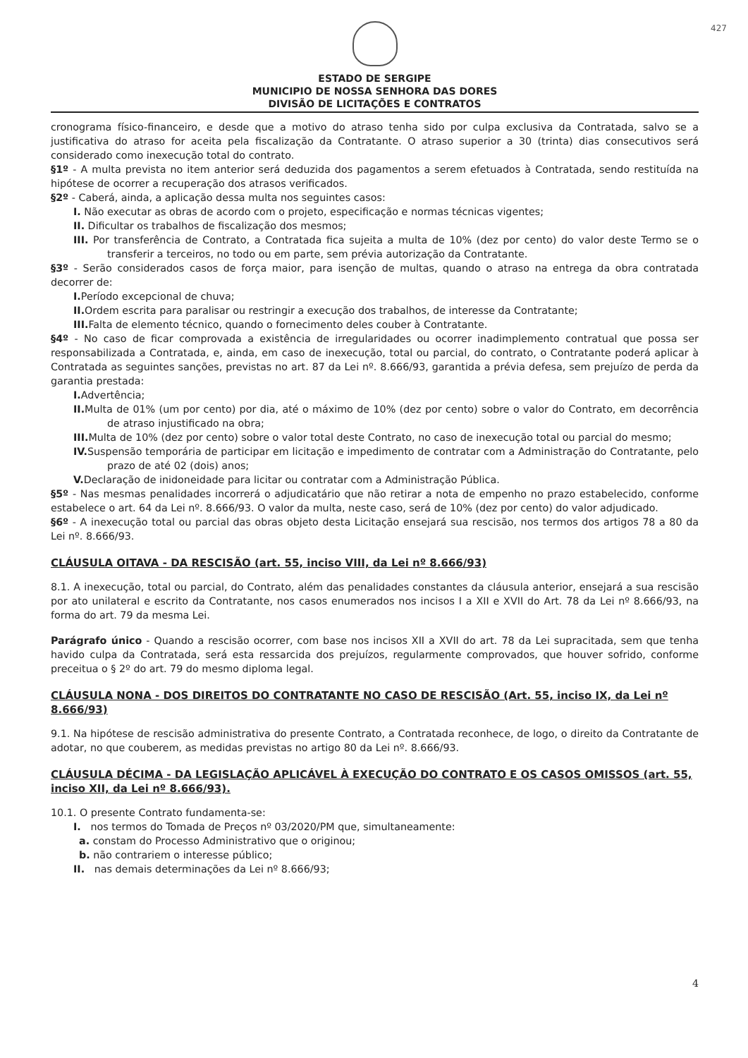427
ESTADO DE SERGIPE
MUNICIPIO DE NOSSA SENHORA DAS DORES
DIVISÃO DE LICITAÇÕES E CONTRATOS
cronograma físico-financeiro, e desde que a motivo do atraso tenha sido por culpa exclusiva da Contratada, salvo se a justificativa do atraso for aceita pela fiscalização da Contratante. O atraso superior a 30 (trinta) dias consecutivos será considerado como inexecução total do contrato.
§1º - A multa prevista no item anterior será deduzida dos pagamentos a serem efetuados à Contratada, sendo restituída na hipótese de ocorrer a recuperação dos atrasos verificados.
§2º - Caberá, ainda, a aplicação dessa multa nos seguintes casos:
I. Não executar as obras de acordo com o projeto, especificação e normas técnicas vigentes;
II. Dificultar os trabalhos de fiscalização dos mesmos;
III. Por transferência de Contrato, a Contratada fica sujeita a multa de 10% (dez por cento) do valor deste Termo se o transferir a terceiros, no todo ou em parte, sem prévia autorização da Contratante.
§3º - Serão considerados casos de força maior, para isenção de multas, quando o atraso na entrega da obra contratada decorrer de:
I. Período excepcional de chuva;
II. Ordem escrita para paralisar ou restringir a execução dos trabalhos, de interesse da Contratante;
III. Falta de elemento técnico, quando o fornecimento deles couber à Contratante.
§4º - No caso de ficar comprovada a existência de irregularidades ou ocorrer inadimplemento contratual que possa ser responsabilizada a Contratada, e, ainda, em caso de inexecução, total ou parcial, do contrato, o Contratante poderá aplicar à Contratada as seguintes sanções, previstas no art. 87 da Lei nº. 8.666/93, garantida a prévia defesa, sem prejuízo de perda da garantia prestada:
I. Advertência;
II. Multa de 01% (um por cento) por dia, até o máximo de 10% (dez por cento) sobre o valor do Contrato, em decorrência de atraso injustificado na obra;
III. Multa de 10% (dez por cento) sobre o valor total deste Contrato, no caso de inexecução total ou parcial do mesmo;
IV. Suspensão temporária de participar em licitação e impedimento de contratar com a Administração do Contratante, pelo prazo de até 02 (dois) anos;
V. Declaração de inidoneidade para licitar ou contratar com a Administração Pública.
§5º - Nas mesmas penalidades incorrerá o adjudicatário que não retirar a nota de empenho no prazo estabelecido, conforme estabelece o art. 64 da Lei nº. 8.666/93. O valor da multa, neste caso, será de 10% (dez por cento) do valor adjudicado.
§6º - A inexecução total ou parcial das obras objeto desta Licitação ensejará sua rescisão, nos termos dos artigos 78 a 80 da Lei nº. 8.666/93.
CLÁUSULA OITAVA - DA RESCISÃO (art. 55, inciso VIII, da Lei nº 8.666/93)
8.1. A inexecução, total ou parcial, do Contrato, além das penalidades constantes da cláusula anterior, ensejará a sua rescisão por ato unilateral e escrito da Contratante, nos casos enumerados nos incisos I a XII e XVII do Art. 78 da Lei nº 8.666/93, na forma do art. 79 da mesma Lei.
Parágrafo único - Quando a rescisão ocorrer, com base nos incisos XII a XVII do art. 78 da Lei supracitada, sem que tenha havido culpa da Contratada, será esta ressarcida dos prejuízos, regularmente comprovados, que houver sofrido, conforme preceitua o § 2º do art. 79 do mesmo diploma legal.
CLÁUSULA NONA - DOS DIREITOS DO CONTRATANTE NO CASO DE RESCISÃO (Art. 55, inciso IX, da Lei nº 8.666/93)
9.1. Na hipótese de rescisão administrativa do presente Contrato, a Contratada reconhece, de logo, o direito da Contratante de adotar, no que couberem, as medidas previstas no artigo 80 da Lei nº. 8.666/93.
CLÁUSULA DÉCIMA - DA LEGISLAÇÃO APLICÁVEL À EXECUÇÃO DO CONTRATO E OS CASOS OMISSOS (art. 55, inciso XII, da Lei nº 8.666/93).
10.1. O presente Contrato fundamenta-se:
I. nos termos do Tomada de Preços nº 03/2020/PM que, simultaneamente:
a. constam do Processo Administrativo que o originou;
b. não contrariem o interesse público;
II. nas demais determinações da Lei nº 8.666/93;
4